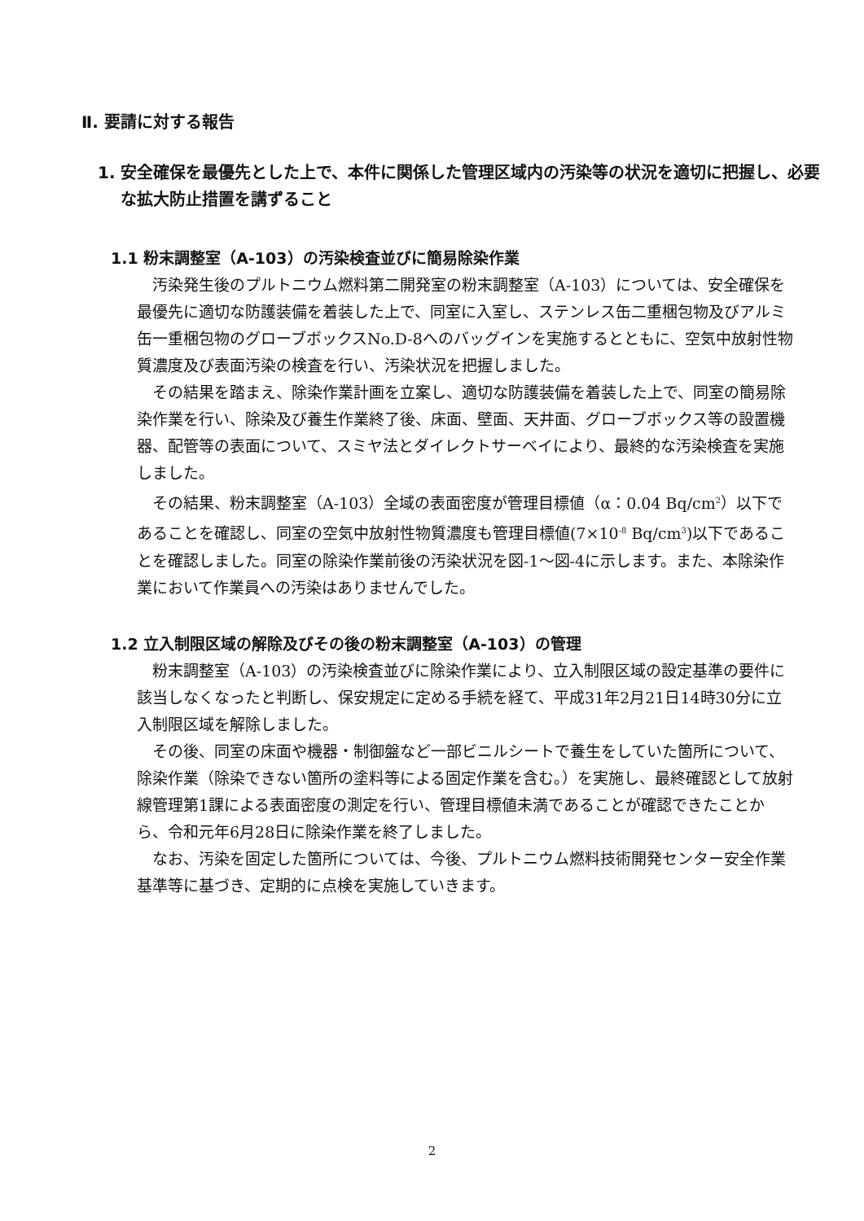Ⅱ. 要請に対する報告
1. 安全確保を最優先とした上で、本件に関係した管理区域内の汚染等の状況を適切に把握し、必要な拡大防止措置を講ずること
1.1 粉末調整室（A-103）の汚染検査並びに簡易除染作業
汚染発生後のプルトニウム燃料第二開発室の粉末調整室（A-103）については、安全確保を最優先に適切な防護装備を着装した上で、同室に入室し、ステンレス缶二重梱包物及びアルミ缶一重梱包物のグローブボックスNo.D-8へのバッグインを実施するとともに、空気中放射性物質濃度及び表面汚染の検査を行い、汚染状況を把握しました。
その結果を踏まえ、除染作業計画を立案し、適切な防護装備を着装した上で、同室の簡易除染作業を行い、除染及び養生作業終了後、床面、壁面、天井面、グローブボックス等の設置機器、配管等の表面について、スミヤ法とダイレクトサーベイにより、最終的な汚染検査を実施しました。
その結果、粉末調整室（A-103）全域の表面密度が管理目標値（α：0.04 Bq/cm<sup>2</sup>）以下であることを確認し、同室の空気中放射性物質濃度も管理目標値(7×10<sup>-8</sup> Bq/cm<sup>3</sup>)以下であることを確認しました。同室の除染作業前後の汚染状況を図-1～図-4に示します。また、本除染作業において作業員への汚染はありませんでした。
1.2 立入制限区域の解除及びその後の粉末調整室（A-103）の管理
粉末調整室（A-103）の汚染検査並びに除染作業により、立入制限区域の設定基準の要件に該当しなくなったと判断し、保安規定に定める手続を経て、平成31年2月21日14時30分に立入制限区域を解除しました。
その後、同室の床面や機器・制御盤など一部ビニルシートで養生をしていた箇所について、除染作業（除染できない箇所の塗料等による固定作業を含む。）を実施し、最終確認として放射線管理第1課による表面密度の測定を行い、管理目標値未満であることが確認できたことから、令和元年6月28日に除染作業を終了しました。
なお、汚染を固定した箇所については、今後、プルトニウム燃料技術開発センター安全作業基準等に基づき、定期的に点検を実施していきます。
2